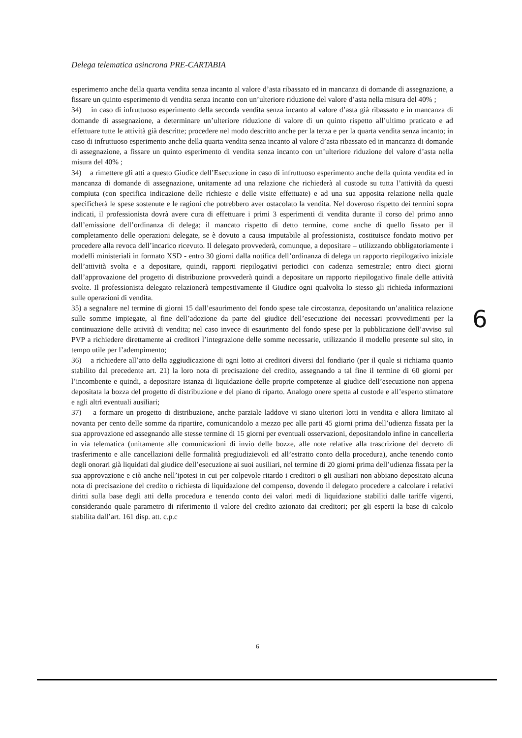Delega telematica asincrona PRE-CARTABIA
esperimento anche della quarta vendita senza incanto al valore d’asta ribassato ed in mancanza di domande di assegnazione, a fissare un quinto esperimento di vendita senza incanto con un’ulteriore riduzione del valore d’asta nella misura del 40% ;
34) in caso di infruttuoso esperimento della seconda vendita senza incanto al valore d’asta già ribassato e in mancanza di domande di assegnazione, a determinare un’ulteriore riduzione di valore di un quinto rispetto all’ultimo praticato e ad effettuare tutte le attività già descritte; procedere nel modo descritto anche per la terza e per la quarta vendita senza incanto; in caso di infruttuoso esperimento anche della quarta vendita senza incanto al valore d’asta ribassato ed in mancanza di domande di assegnazione, a fissare un quinto esperimento di vendita senza incanto con un’ulteriore riduzione del valore d’asta nella misura del 40% ;
34) a rimettere gli atti a questo Giudice dell’Esecuzione in caso di infruttuoso esperimento anche della quinta vendita ed in mancanza di domande di assegnazione, unitamente ad una relazione che richiederà al custode su tutta l’attività da questi compiuta (con specifica indicazione delle richieste e delle visite effettuate) e ad una sua apposita relazione nella quale specificherà le spese sostenute e le ragioni che potrebbero aver ostacolato la vendita. Nel doveroso rispetto dei termini sopra indicati, il professionista dovrà avere cura di effettuare i primi 3 esperimenti di vendita durante il corso del primo anno dall’emissione dell’ordinanza di delega; il mancato rispetto di detto termine, come anche di quello fissato per il completamento delle operazioni delegate, se è dovuto a causa imputabile al professionista, costituisce fondato motivo per procedere alla revoca dell’incarico ricevuto. Il delegato provvederà, comunque, a depositare – utilizzando obbligatoriamente i modelli ministeriali in formato XSD - entro 30 giorni dalla notifica dell’ordinanza di delega un rapporto riepilogativo iniziale dell’attività svolta e a depositare, quindi, rapporti riepilogativi periodici con cadenza semestrale; entro dieci giorni dall’approvazione del progetto di distribuzione provvederà quindi a depositare un rapporto riepilogativo finale delle attività svolte. Il professionista delegato relazionerà tempestivamente il Giudice ogni qualvolta lo stesso gli richieda informazioni sulle operazioni di vendita.
35) a segnalare nel termine di giorni 15 dall’esaurimento del fondo spese tale circostanza, depositando un’analitica relazione sulle somme impiegate, al fine dell’adozione da parte del giudice dell’esecuzione dei necessari provvedimenti per la continuazione delle attività di vendita; nel caso invece di esaurimento del fondo spese per la pubblicazione dell’avviso sul PVP a richiedere direttamente ai creditori l’integrazione delle somme necessarie, utilizzando il modello presente sul sito, in tempo utile per l’adempimento;
36) a richiedere all’atto della aggiudicazione di ogni lotto ai creditori diversi dal fondiario (per il quale si richiama quanto stabilito dal precedente art. 21) la loro nota di precisazione del credito, assegnando a tal fine il termine di 60 giorni per l’incombente e quindi, a depositare istanza di liquidazione delle proprie competenze al giudice dell’esecuzione non appena depositata la bozza del progetto di distribuzione e del piano di riparto. Analogo onere spetta al custode e all’esperto stimatore e agli altri eventuali ausiliari;
37) a formare un progetto di distribuzione, anche parziale laddove vi siano ulteriori lotti in vendita e allora limitato al novanta per cento delle somme da ripartire, comunicandolo a mezzo pec alle parti 45 giorni prima dell’udienza fissata per la sua approvazione ed assegnando alle stesse termine di 15 giorni per eventuali osservazioni, depositandolo infine in cancelleria in via telematica (unitamente alle comunicazioni di invio delle bozze, alle note relative alla trascrizione del decreto di trasferimento e alle cancellazioni delle formalità pregiudizievoli ed all’estratto conto della procedura), anche tenendo conto degli onorari già liquidati dal giudice dell’esecuzione ai suoi ausiliari, nel termine di 20 giorni prima dell’udienza fissata per la sua approvazione e ciò anche nell’ipotesi in cui per colpevole ritardo i creditori o gli ausiliari non abbiano depositato alcuna nota di precisazione del credito o richiesta di liquidazione del compenso, dovendo il delegato procedere a calcolare i relativi diritti sulla base degli atti della procedura e tenendo conto dei valori medi di liquidazione stabiliti dalle tariffe vigenti, considerando quale parametro di riferimento il valore del credito azionato dai creditori; per gli esperti la base di calcolo stabilita dall’art. 161 disp. att. c.p.c
6
6